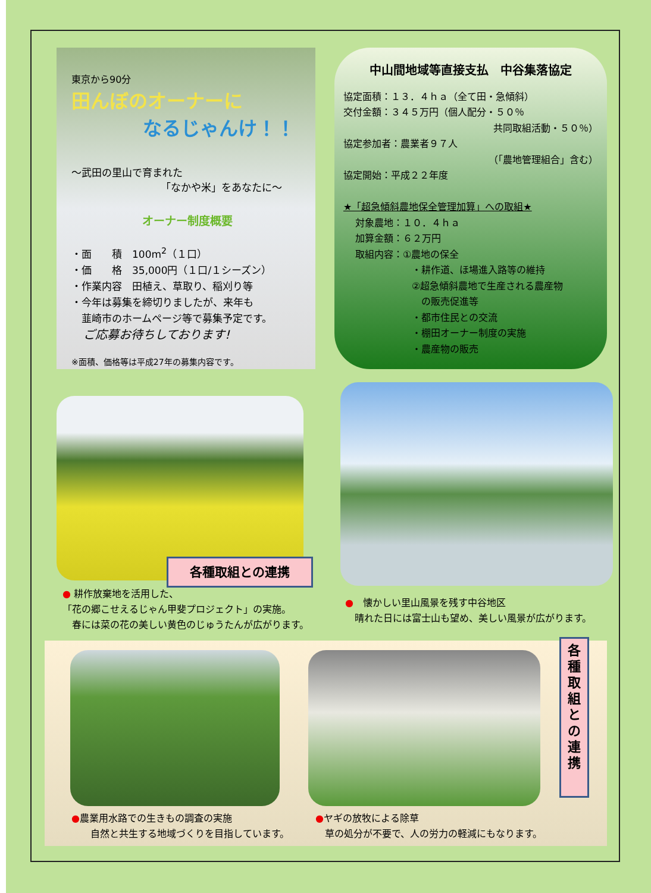東京から90分
田んぼのオーナーに
なるじゃんけ！！
～武田の里山で育まれた
「なかや米」をあなたに～
オーナー制度概要
・面　　積　100m<sup>2</sup>（１口）
・価　　格　35,000円（１口/１シーズン）
・作業内容　田植え、草取り、稲刈り等
・今年は募集を締切りましたが、来年も
　韮崎市のホームページ等で募集予定です。
　ご応募お待ちしております!
※面積、価格等は平成27年の募集内容です。
中山間地域等直接支払　中谷集落協定
協定面積：１３．４ｈａ（全て田・急傾斜）
交付金額：３４５万円（個人配分・５０％
共同取組活動・５０％）
協定参加者：農業者９７人
（「農地管理組合」含む）
協定開始：平成２２年度
★「超急傾斜農地保全管理加算」への取組★
対象農地：１０．４ｈａ
加算金額：６２万円
取組内容：①農地の保全
・耕作道、ほ場進入路等の維持
②超急傾斜農地で生産される農産物
　の販売促進等
・都市住民との交流
・棚田オーナー制度の実施
・農産物の販売
各種取組との連携
● 耕作放棄地を活用した、
「花の郷こせえるじゃん甲斐プロジェクト」の実施。
　春には菜の花の美しい黄色のじゅうたんが広がります。
●　懐かしい里山風景を残す中谷地区
　晴れた日には富士山も望め、美しい風景が広がります。
各
種
取
組
と
の
連
携
●農業用水路での生きもの調査の実施
　　自然と共生する地域づくりを目指しています。
●ヤギの放牧による除草
　草の処分が不要で、人の労力の軽減にもなります。